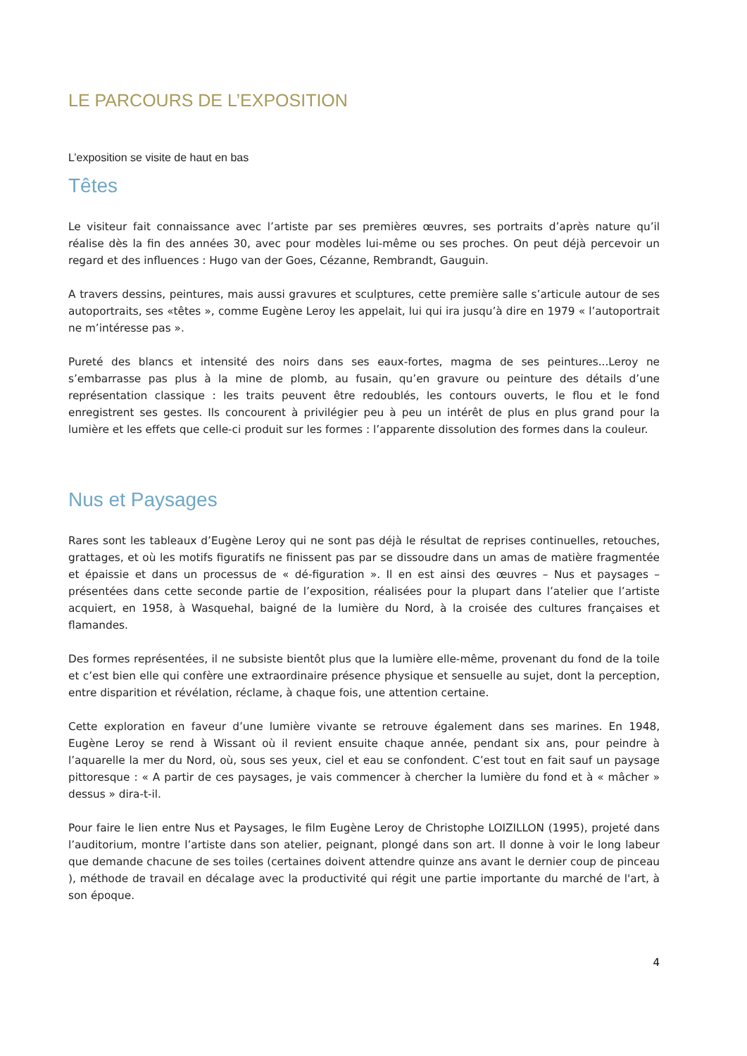LE PARCOURS DE L’EXPOSITION
L’exposition se visite de haut en bas
Têtes
Le visiteur fait connaissance avec l’artiste par ses premières œuvres, ses portraits d’après nature qu’il réalise dès la fin des années 30, avec pour modèles lui-même ou ses proches. On peut déjà percevoir un regard et des influences : Hugo van der Goes, Cézanne, Rembrandt, Gauguin.
A travers dessins, peintures, mais aussi gravures et sculptures, cette première salle s’articule autour de ses autoportraits, ses «têtes », comme Eugène Leroy les appelait, lui qui ira jusqu’à dire en 1979 « l’autoportrait ne m’intéresse pas ».
Pureté des blancs et intensité des noirs dans ses eaux-fortes, magma de ses peintures...Leroy ne s’embarrasse pas plus à la mine de plomb, au fusain, qu’en gravure ou peinture des détails d’une représentation classique : les traits peuvent être redoublés, les contours ouverts, le flou et le fond enregistrent ses gestes. Ils concourent à privilégier peu à peu un intérêt de plus en plus grand pour la lumière et les effets que celle-ci produit sur les formes : l’apparente dissolution des formes dans la couleur.
Nus et Paysages
Rares sont les tableaux d’Eugène Leroy qui ne sont pas déjà le résultat de reprises continuelles, retouches, grattages, et où les motifs figuratifs ne finissent pas par se dissoudre dans un amas de matière fragmentée et épaissie et dans un processus de « dé-figuration ». Il en est ainsi des œuvres – Nus et paysages – présentées dans cette seconde partie de l’exposition, réalisées pour la plupart dans l’atelier que l’artiste acquiert, en 1958, à Wasquehal, baigné de la lumière du Nord, à la croisée des cultures françaises et flamandes.
Des formes représentées, il ne subsiste bientôt plus que la lumière elle-même, provenant du fond de la toile et c’est bien elle qui confère une extraordinaire présence physique et sensuelle au sujet, dont la perception, entre disparition et révélation, réclame, à chaque fois, une attention certaine.
Cette exploration en faveur d’une lumière vivante se retrouve également dans ses marines. En 1948, Eugène Leroy se rend à Wissant où il revient ensuite chaque année, pendant six ans, pour peindre à l’aquarelle la mer du Nord, où, sous ses yeux, ciel et eau se confondent. C’est tout en fait sauf un paysage pittoresque : « A partir de ces paysages, je vais commencer à chercher la lumière du fond et à « mâcher » dessus » dira-t-il.
Pour faire le lien entre Nus et Paysages, le film Eugène Leroy de Christophe LOIZILLON (1995), projeté dans l’auditorium, montre l’artiste dans son atelier, peignant, plongé dans son art. Il donne à voir le long labeur que demande chacune de ses toiles (certaines doivent attendre quinze ans avant le dernier coup de pinceau ), méthode de travail en décalage avec la productivité qui régit une partie importante du marché de l'art, à son époque.
4